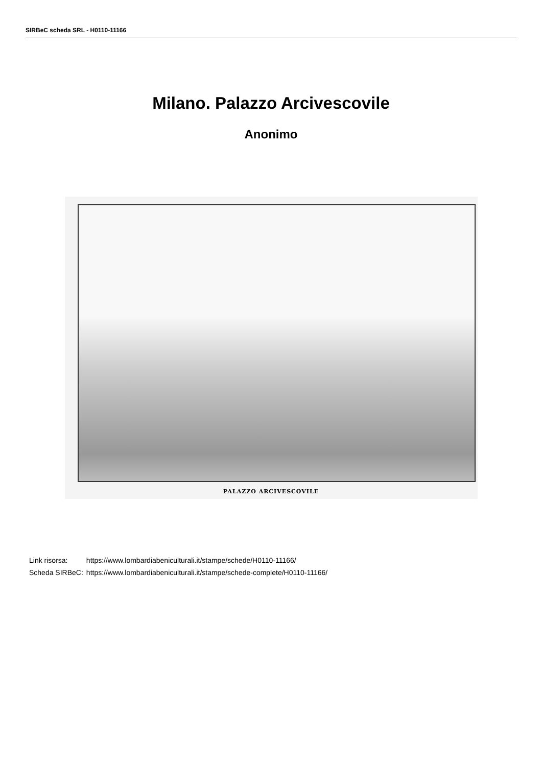SIRBeC scheda SRL - H0110-11166
Milano. Palazzo Arcivescovile
Anonimo
PALAZZO ARCIVESCOVILE
| Link risorsa: | https://www.lombardiabeniculturali.it/stampe/schede/H0110-11166/ |
| Scheda SIRBeC: | https://www.lombardiabeniculturali.it/stampe/schede-complete/H0110-11166/ |